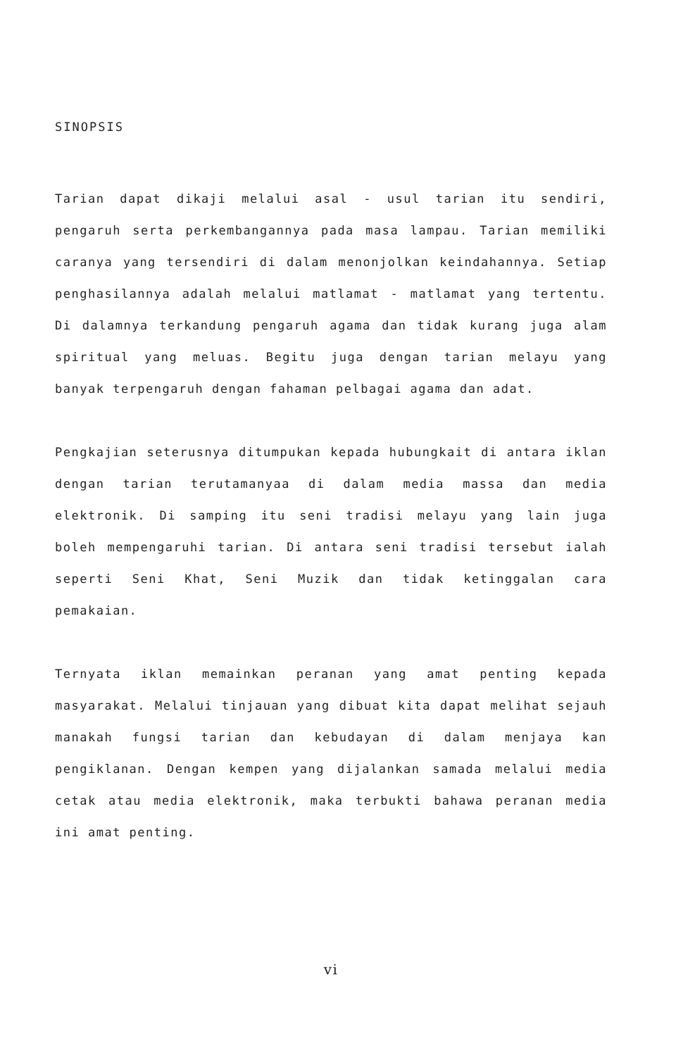SINOPSIS
Tarian dapat dikaji melalui asal - usul tarian itu sendiri, pengaruh serta perkembangannya pada masa lampau. Tarian memiliki caranya yang tersendiri di dalam menonjolkan keindahannya. Setiap penghasilannya adalah melalui matlamat - matlamat yang tertentu. Di dalamnya terkandung pengaruh agama dan tidak kurang juga alam spiritual yang meluas. Begitu juga dengan tarian melayu yang banyak terpengaruh dengan fahaman pelbagai agama dan adat.
Pengkajian seterusnya ditumpukan kepada hubungkait di antara iklan dengan tarian terutamanyaa di dalam media massa dan media elektronik. Di samping itu seni tradisi melayu yang lain juga boleh mempengaruhi tarian. Di antara seni tradisi tersebut ialah seperti Seni Khat, Seni Muzik dan tidak ketinggalan cara pemakaian.
Ternyata iklan memainkan peranan yang amat penting kepada masyarakat. Melalui tinjauan yang dibuat kita dapat melihat sejauh manakah fungsi tarian dan kebudayan di dalam menjaya kan pengiklanan. Dengan kempen yang dijalankan samada melalui media cetak atau media elektronik, maka terbukti bahawa peranan media ini amat penting.
vi